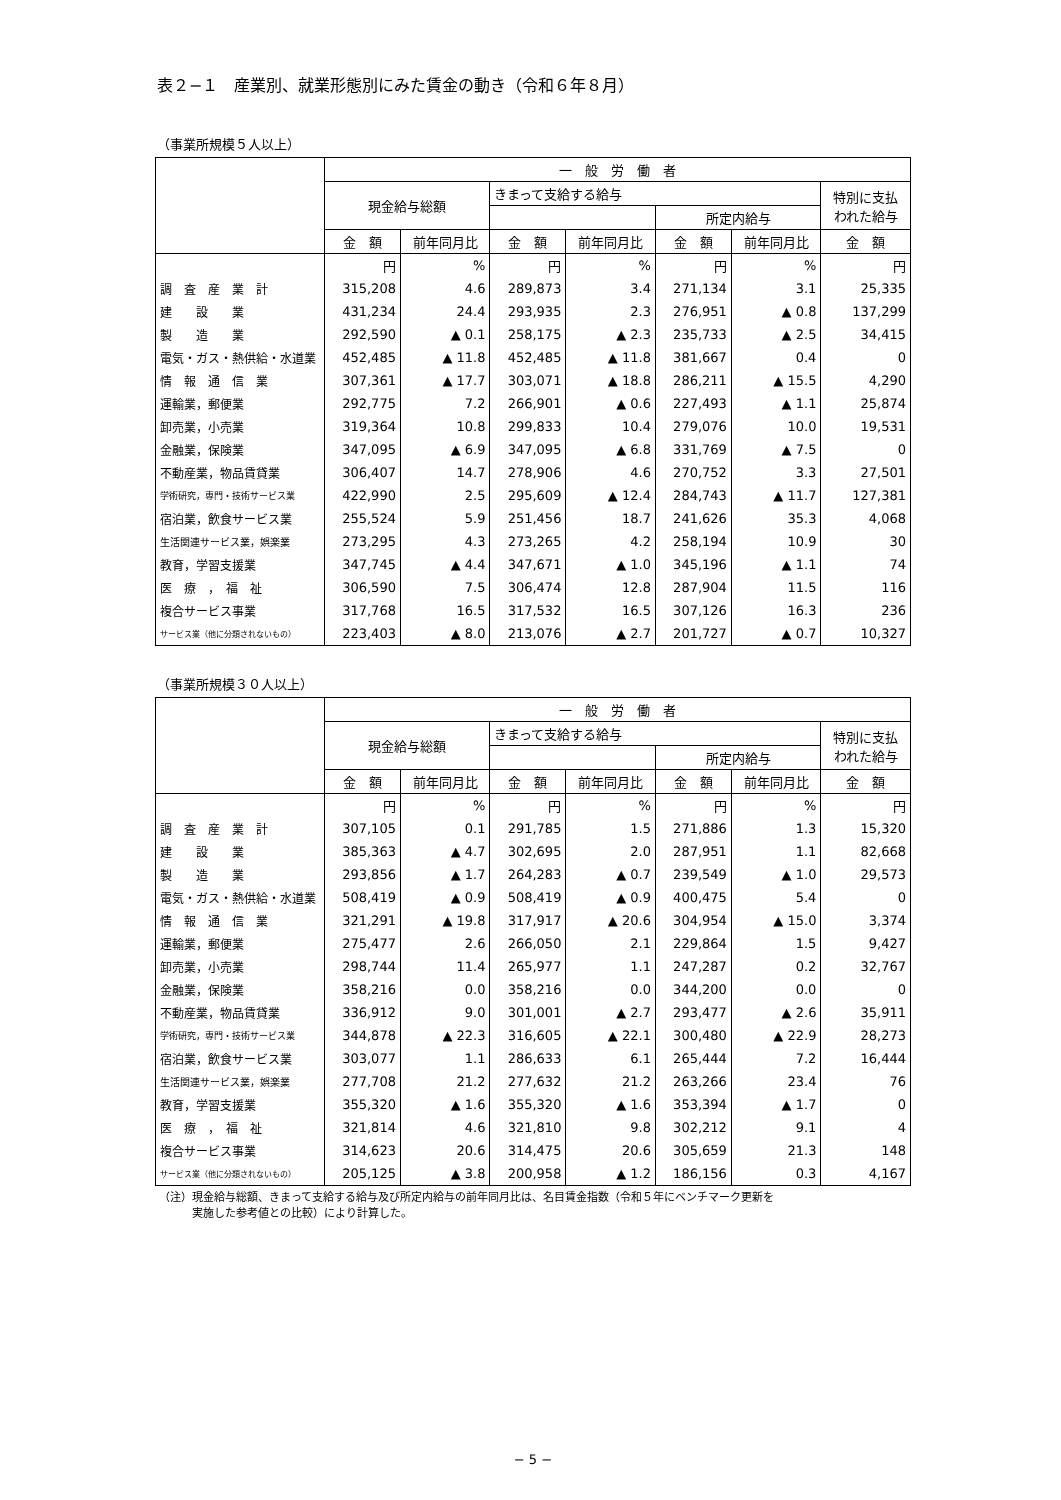表２−１　産業別、就業形態別にみた賃金の動き（令和６年８月）
（事業所規模５人以上）
| | 一 般 労 働 者 | | | | | | |
| --- | --- | --- | --- | --- | --- | --- | --- |
| | 現金給与総額 | | きまって支給する給与 | | | | 特別に支払 われた給与 |
| | | | | | 所定内給与 | | |
| | 金 額 | 前年同月比 | 金 額 | 前年同月比 | 金 額 | 前年同月比 | 金 額 |
| | 円 | % | 円 | % | 円 | % | 円 |
| 調 査 産 業 計 | 315,208 | 4.6 | 289,873 | 3.4 | 271,134 | 3.1 | 25,335 |
| 建 設 業 | 431,234 | 24.4 | 293,935 | 2.3 | 276,951 | ▲ 0.8 | 137,299 |
| 製 造 業 | 292,590 | ▲ 0.1 | 258,175 | ▲ 2.3 | 235,733 | ▲ 2.5 | 34,415 |
| 電気・ガス・熱供給・水道業 | 452,485 | ▲ 11.8 | 452,485 | ▲ 11.8 | 381,667 | 0.4 | 0 |
| 情 報 通 信 業 | 307,361 | ▲ 17.7 | 303,071 | ▲ 18.8 | 286,211 | ▲ 15.5 | 4,290 |
| 運輸業，郵便業 | 292,775 | 7.2 | 266,901 | ▲ 0.6 | 227,493 | ▲ 1.1 | 25,874 |
| 卸売業，小売業 | 319,364 | 10.8 | 299,833 | 10.4 | 279,076 | 10.0 | 19,531 |
| 金融業，保険業 | 347,095 | ▲ 6.9 | 347,095 | ▲ 6.8 | 331,769 | ▲ 7.5 | 0 |
| 不動産業，物品賃貸業 | 306,407 | 14.7 | 278,906 | 4.6 | 270,752 | 3.3 | 27,501 |
| 学術研究，専門・技術サービス業 | 422,990 | 2.5 | 295,609 | ▲ 12.4 | 284,743 | ▲ 11.7 | 127,381 |
| 宿泊業，飲食サービス業 | 255,524 | 5.9 | 251,456 | 18.7 | 241,626 | 35.3 | 4,068 |
| 生活関連サービス業，娯楽業 | 273,295 | 4.3 | 273,265 | 4.2 | 258,194 | 10.9 | 30 |
| 教育，学習支援業 | 347,745 | ▲ 4.4 | 347,671 | ▲ 1.0 | 345,196 | ▲ 1.1 | 74 |
| 医 療 ， 福 祉 | 306,590 | 7.5 | 306,474 | 12.8 | 287,904 | 11.5 | 116 |
| 複合サービス事業 | 317,768 | 16.5 | 317,532 | 16.5 | 307,126 | 16.3 | 236 |
| サービス業（他に分類されないもの） | 223,403 | ▲ 8.0 | 213,076 | ▲ 2.7 | 201,727 | ▲ 0.7 | 10,327 |
（事業所規模３０人以上）
| | 一 般 労 働 者 | | | | | | |
| --- | --- | --- | --- | --- | --- | --- | --- |
| | 現金給与総額 | | きまって支給する給与 | | | | 特別に支払 われた給与 |
| | | | | | 所定内給与 | | |
| | 金 額 | 前年同月比 | 金 額 | 前年同月比 | 金 額 | 前年同月比 | 金 額 |
| | 円 | % | 円 | % | 円 | % | 円 |
| 調 査 産 業 計 | 307,105 | 0.1 | 291,785 | 1.5 | 271,886 | 1.3 | 15,320 |
| 建 設 業 | 385,363 | ▲ 4.7 | 302,695 | 2.0 | 287,951 | 1.1 | 82,668 |
| 製 造 業 | 293,856 | ▲ 1.7 | 264,283 | ▲ 0.7 | 239,549 | ▲ 1.0 | 29,573 |
| 電気・ガス・熱供給・水道業 | 508,419 | ▲ 0.9 | 508,419 | ▲ 0.9 | 400,475 | 5.4 | 0 |
| 情 報 通 信 業 | 321,291 | ▲ 19.8 | 317,917 | ▲ 20.6 | 304,954 | ▲ 15.0 | 3,374 |
| 運輸業，郵便業 | 275,477 | 2.6 | 266,050 | 2.1 | 229,864 | 1.5 | 9,427 |
| 卸売業，小売業 | 298,744 | 11.4 | 265,977 | 1.1 | 247,287 | 0.2 | 32,767 |
| 金融業，保険業 | 358,216 | 0.0 | 358,216 | 0.0 | 344,200 | 0.0 | 0 |
| 不動産業，物品賃貸業 | 336,912 | 9.0 | 301,001 | ▲ 2.7 | 293,477 | ▲ 2.6 | 35,911 |
| 学術研究，専門・技術サービス業 | 344,878 | ▲ 22.3 | 316,605 | ▲ 22.1 | 300,480 | ▲ 22.9 | 28,273 |
| 宿泊業，飲食サービス業 | 303,077 | 1.1 | 286,633 | 6.1 | 265,444 | 7.2 | 16,444 |
| 生活関連サービス業，娯楽業 | 277,708 | 21.2 | 277,632 | 21.2 | 263,266 | 23.4 | 76 |
| 教育，学習支援業 | 355,320 | ▲ 1.6 | 355,320 | ▲ 1.6 | 353,394 | ▲ 1.7 | 0 |
| 医 療 ， 福 祉 | 321,814 | 4.6 | 321,810 | 9.8 | 302,212 | 9.1 | 4 |
| 複合サービス事業 | 314,623 | 20.6 | 314,475 | 20.6 | 305,659 | 21.3 | 148 |
| サービス業（他に分類されないもの） | 205,125 | ▲ 3.8 | 200,958 | ▲ 1.2 | 186,156 | 0.3 | 4,167 |
（注）現金給与総額、きまって支給する給与及び所定内給与の前年同月比は、名目賃金指数（令和５年にベンチマーク更新を
　　　実施した参考値との比較）により計算した。
− 5 −